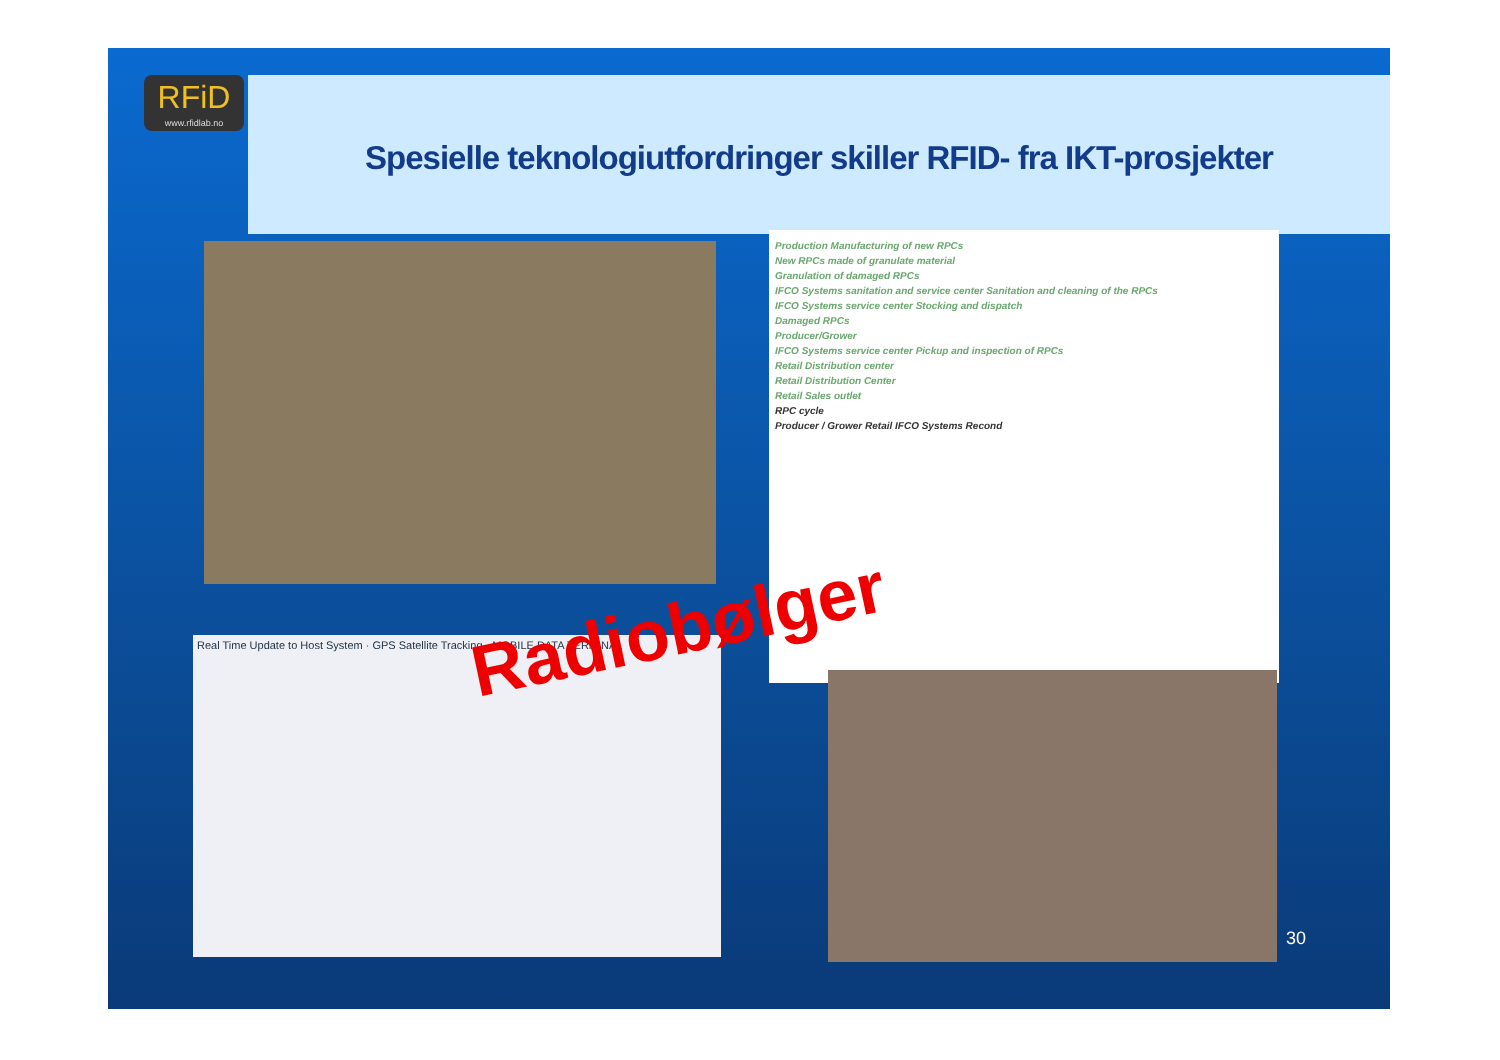RFiD
www.rfidlab.no
Spesielle teknologiutfordringer skiller RFID- fra IKT-prosjekter
Production Manufacturing of new RPCs
New RPCs made of granulate material
Granulation of damaged RPCs
IFCO Systems sanitation and service center Sanitation and cleaning of the RPCs
IFCO Systems service center Stocking and dispatch
Damaged RPCs
Producer/Grower
IFCO Systems service center Pickup and inspection of RPCs
Retail Distribution center
Retail Distribution Center
Retail Sales outlet
RPC cycle
Producer / Grower Retail IFCO Systems Recond
Real Time Update to Host System · GPS Satellite Tracking · MOBILE DATA TERMINAL Radiobølger
30